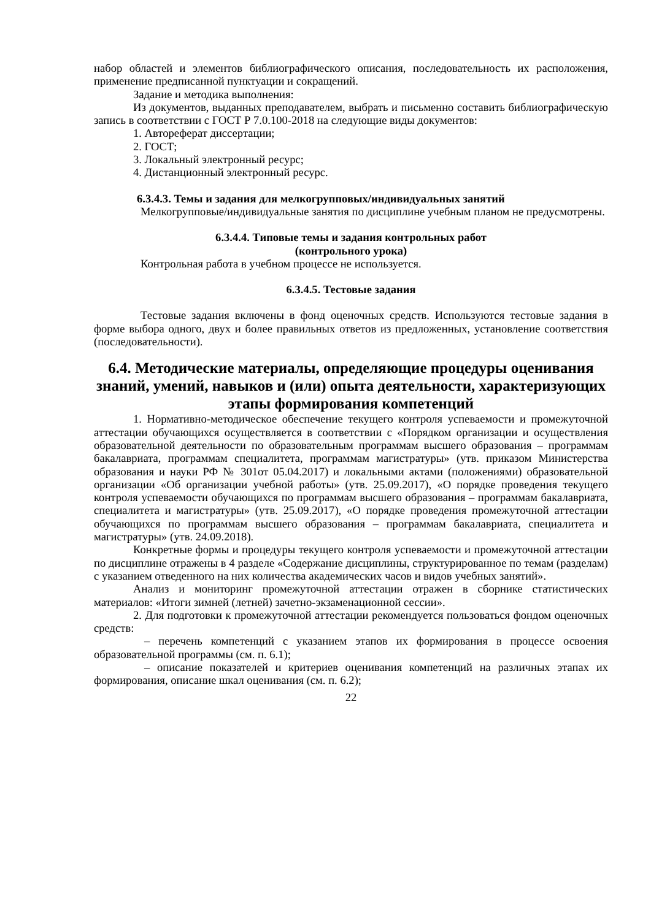набор областей и элементов библиографического описания, последовательность их расположения, применение предписанной пунктуации и сокращений.
Задание и методика выполнения:
Из документов, выданных преподавателем, выбрать и письменно составить библиографическую запись в соответствии с ГОСТ Р 7.0.100-2018 на следующие виды документов:
1. Автореферат диссертации;
2. ГОСТ;
3. Локальный электронный ресурс;
4. Дистанционный электронный ресурс.
6.3.4.3. Темы и задания для мелкогрупповых/индивидуальных занятий
Мелкогрупповые/индивидуальные занятия по дисциплине учебным планом не предусмотрены.
6.3.4.4. Типовые темы и задания контрольных работ
(контрольного урока)
Контрольная работа в учебном процессе не используется.
6.3.4.5. Тестовые задания
Тестовые задания включены в фонд оценочных средств. Используются тестовые задания в форме выбора одного, двух и более правильных ответов из предложенных, установление соответствия (последовательности).
6.4. Методические материалы, определяющие процедуры оценивания знаний, умений, навыков и (или) опыта деятельности, характеризующих этапы формирования компетенций
1. Нормативно-методическое обеспечение текущего контроля успеваемости и промежуточной аттестации обучающихся осуществляется в соответствии с «Порядком организации и осуществления образовательной деятельности по образовательным программам высшего образования – программам бакалавриата, программам специалитета, программам магистратуры» (утв. приказом Министерства образования и науки РФ № 301от 05.04.2017) и локальными актами (положениями) образовательной организации «Об организации учебной работы» (утв. 25.09.2017), «О порядке проведения текущего контроля успеваемости обучающихся по программам высшего образования – программам бакалавриата, специалитета и магистратуры» (утв. 25.09.2017), «О порядке проведения промежуточной аттестации обучающихся по программам высшего образования – программам бакалавриата, специалитета и магистратуры» (утв. 24.09.2018).
Конкретные формы и процедуры текущего контроля успеваемости и промежуточной аттестации по дисциплине отражены в 4 разделе «Содержание дисциплины, структурированное по темам (разделам) с указанием отведенного на них количества академических часов и видов учебных занятий».
Анализ и мониторинг промежуточной аттестации отражен в сборнике статистических материалов: «Итоги зимней (летней) зачетно-экзаменационной сессии».
2. Для подготовки к промежуточной аттестации рекомендуется пользоваться фондом оценочных средств:
– перечень компетенций с указанием этапов их формирования в процессе освоения образовательной программы (см. п. 6.1);
– описание показателей и критериев оценивания компетенций на различных этапах их формирования, описание шкал оценивания (см. п. 6.2);
22